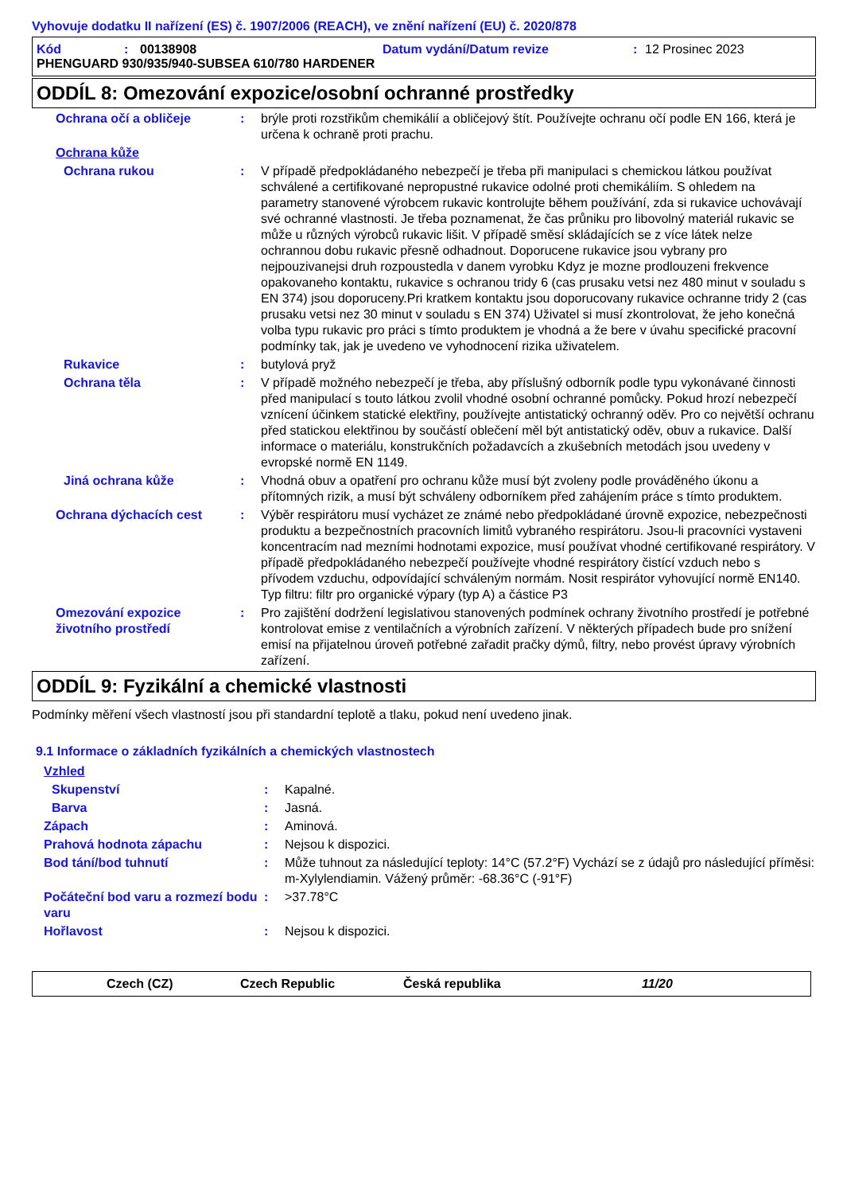Vyhovuje dodatku II nařízení (ES) č. 1907/2006 (REACH), ve znění nařízení (EU) č. 2020/878
Kód: 00138908 Datum vydání/Datum revize: 12 Prosinec 2023
PHENGUARD 930/935/940-SUBSEA 610/780 HARDENER
ODDÍL 8: Omezování expozice/osobní ochranné prostředky
Ochrana očí a obličeje : brýle proti rozstřikům chemikálií a obličejový štít. Používejte ochranu očí podle EN 166, která je určena k ochraně proti prachu.
Ochrana kůže
Ochrana rukou : V případě předpokládaného nebezpečí je třeba při manipulaci s chemickou látkou používat schválené a certifikované nepropustné rukavice odolné proti chemikáliím. S ohledem na parametry stanovené výrobcem rukavic kontrolujte během používání, zda si rukavice uchovávají své ochranné vlastnosti. Je třeba poznamenat, že čas průniku pro libovolný materiál rukavic se může u různých výrobců rukavic lišit. V případě směsí skládajících se z více látek nelze ochrannou dobu rukavic přesně odhadnout. Doporucene rukavice jsou vybrany pro nejpouzivanejsi druh rozpoustedla v danem vyrobku Kdyz je mozne prodlouzeni frekvence opakovaneho kontaktu, rukavice s ochranou tridy 6 (cas prusaku vetsi nez 480 minut v souladu s EN 374) jsou doporuceny.Pri kratkem kontaktu jsou doporucovany rukavice ochranne tridy 2 (cas prusaku vetsi nez 30 minut v souladu s EN 374) Uživatel si musí zkontrolovat, že jeho konečná volba typu rukavic pro práci s tímto produktem je vhodná a že bere v úvahu specifické pracovní podmínky tak, jak je uvedeno ve vyhodnocení rizika uživatelem.
Rukavice : butylová pryž
Ochrana těla : V případě možného nebezpečí je třeba, aby příslušný odborník podle typu vykonávané činnosti před manipulací s touto látkou zvolil vhodné osobní ochranné pomůcky. Pokud hrozí nebezpečí vznícení účinkem statické elektřiny, používejte antistatický ochranný oděv. Pro co největší ochranu před statickou elektřinou by součástí oblečení měl být antistatický oděv, obuv a rukavice. Další informace o materiálu, konstrukčních požadavcích a zkušebních metodách jsou uvedeny v evropské normě EN 1149.
Jiná ochrana kůže : Vhodná obuv a opatření pro ochranu kůže musí být zvoleny podle prováděného úkonu a přítomných rizik, a musí být schváleny odborníkem před zahájením práce s tímto produktem.
Ochrana dýchacích cest : Výběr respirátoru musí vycházet ze známé nebo předpokládané úrovně expozice, nebezpečnosti produktu a bezpečnostních pracovních limitů vybraného respirátoru. Jsou-li pracovníci vystaveni koncentracím nad mezními hodnotami expozice, musí používat vhodné certifikované respirátory. V případě předpokládaného nebezpečí používejte vhodné respirátory čistící vzduch nebo s přívodem vzduchu, odpovídající schváleným normám. Nosit respirátor vyhovující normě EN140. Typ filtru: filtr pro organické výpary (typ A) a částice P3
Omezování expozice životního prostředí
: Pro zajištění dodržení legislativou stanovených podmínek ochrany životního prostředí je potřebné kontrolovat emise z ventilačních a výrobních zařízení. V některých případech bude pro snížení emisí na přijatelnou úroveň potřebné zařadit pračky dýmů, filtry, nebo provést úpravy výrobních zařízení.
ODDÍL 9: Fyzikální a chemické vlastnosti
Podmínky měření všech vlastností jsou při standardní teplotě a tlaku, pokud není uvedeno jinak.
9.1 Informace o základních fyzikálních a chemických vlastnostech
Vzhled
Skupenství : Kapalné.
Barva : Jasná.
Zápach : Aminová.
Prahová hodnota zápachu : Nejsou k dispozici.
Bod tání/bod tuhnutí : Může tuhnout za následující teploty: 14°C (57.2°F) Vychází se z údajů pro následující příměsi: m-Xylylendiamin. Vážený průměr: -68.36°C (-91°F)
Počáteční bod varu a rozmezí bodu varu
: >37.78°C
Hořlavost : Nejsou k dispozici.
Czech (CZ) Czech Republic Česká republika 11/20